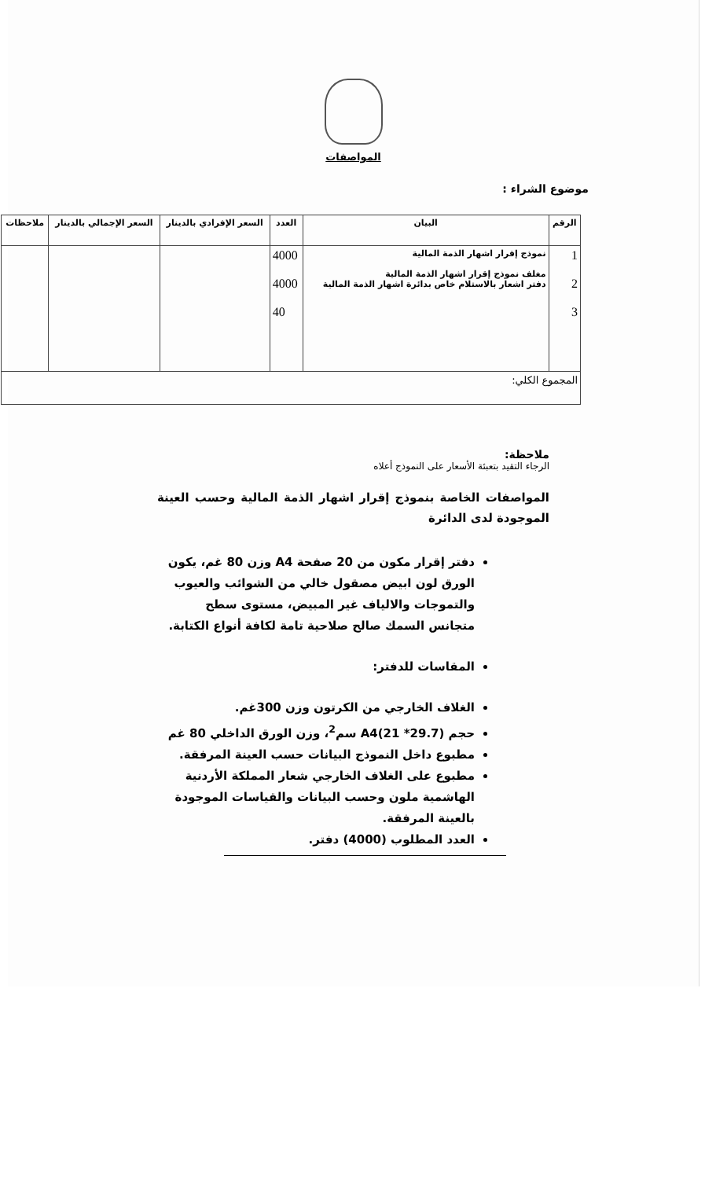المواصفات
موضوع الشراء :
| الرقم | البيان | العدد | السعر الإفرادي بالدينار | السعر الإجمالي بالدينار | ملاحظات |
| --- | --- | --- | --- | --- | --- |
| 1 2 3 | نموذج إقرار اشهار الذمة المالية مغلف نموذج إقرار اشهار الذمة المالية دفتر اشعار بالاستلام خاص بدائرة اشهار الذمة المالية | 4000 4000 40 | | | |
| المجموع الكلي: | | | | | |
ملاحظة:
الرجاء التقيد بتعبئة الأسعار على النموذج أعلاه
المواصفات الخاصة بنموذج إقرار اشهار الذمة المالية وحسب العينة الموجودة لدى الدائرة
دفتر إقرار مكون من 20 صفحة A4 وزن 80 غم، يكون الورق لون ابيض مصقول خالي من الشوائب والعيوب والتموجات والالياف غير المبيض، مستوى سطح متجانس السمك صالح صلاحية تامة لكافة أنواع الكتابة.
المقاسات للدفتر:
الغلاف الخارجي من الكرتون وزن 300غم.
حجم A4(21 *29.7) سم<sup>2</sup>، وزن الورق الداخلي 80 غم
مطبوع داخل النموذج البيانات حسب العينة المرفقة.
مطبوع على الغلاف الخارجي شعار المملكة الأردنية الهاشمية ملون وحسب البيانات والقياسات الموجودة بالعينة المرفقة.
العدد المطلوب (4000) دفتر.